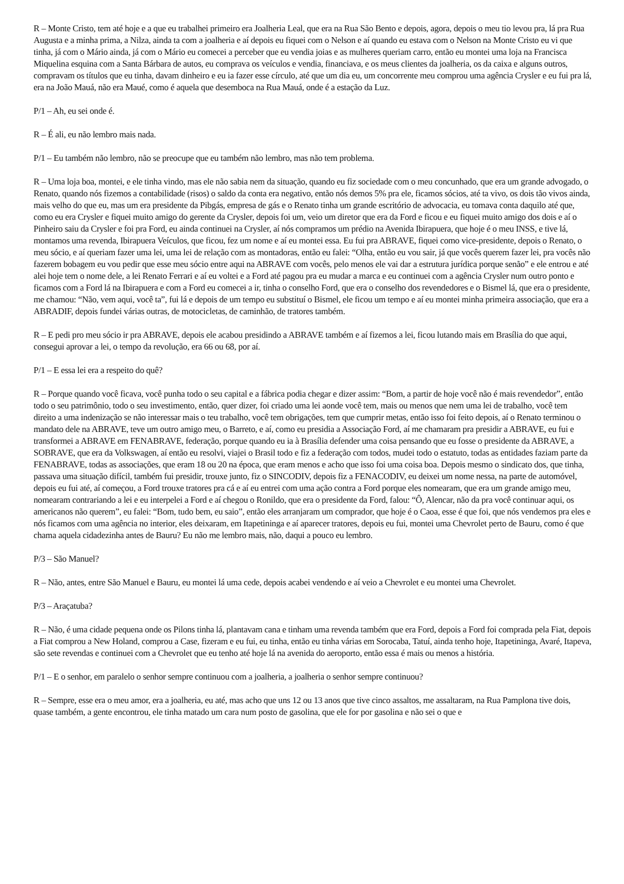R – Monte Cristo, tem até hoje e a que eu trabalhei primeiro era Joalheria Leal, que era na Rua São Bento e depois, agora, depois o meu tio levou pra, lá pra Rua Augusta e a minha prima, a Nilza, ainda ta com a joalheria e aí depois eu fiquei com o Nelson e aí quando eu estava com o Nelson na Monte Cristo eu vi que tinha, já com o Mário ainda, já com o Mário eu comecei a perceber que eu vendia joias e as mulheres queriam carro, então eu montei uma loja na Francisca Miquelina esquina com a Santa Bárbara de autos, eu comprava os veículos e vendia, financiava, e os meus clientes da joalheria, os da caixa e alguns outros, compravam os títulos que eu tinha, davam dinheiro e eu ia fazer esse círculo, até que um dia eu, um concorrente meu comprou uma agência Crysler e eu fui pra lá, era na João Mauá, não era Maué, como é aquela que desemboca na Rua Mauá, onde é a estação da Luz.
P/1 – Ah, eu sei onde é.
R – É ali, eu não lembro mais nada.
P/1 – Eu também não lembro, não se preocupe que eu também não lembro, mas não tem problema.
R – Uma loja boa, montei, e ele tinha vindo, mas ele não sabia nem da situação, quando eu fiz sociedade com o meu concunhado, que era um grande advogado, o Renato, quando nós fizemos a contabilidade (risos) o saldo da conta era negativo, então nós demos 5% pra ele, ficamos sócios, até ta vivo, os dois tão vivos ainda, mais velho do que eu, mas um era presidente da Pibgás, empresa de gás e o Renato tinha um grande escritório de advocacia, eu tomava conta daquilo até que, como eu era Crysler e fiquei muito amigo do gerente da Crysler, depois foi um, veio um diretor que era da Ford e ficou e eu fiquei muito amigo dos dois e aí o Pinheiro saiu da Crysler e foi pra Ford, eu ainda continuei na Crysler, aí nós compramos um prédio na Avenida Ibirapuera, que hoje é o meu INSS, e tive lá, montamos uma revenda, Ibirapuera Veículos, que ficou, fez um nome e aí eu montei essa. Eu fui pra ABRAVE, fiquei como vice-presidente, depois o Renato, o meu sócio, e aí queriam fazer uma lei, uma lei de relação com as montadoras, então eu falei: “Olha, então eu vou sair, já que vocês querem fazer lei, pra vocês não fazerem bobagem eu vou pedir que esse meu sócio entre aqui na ABRAVE com vocês, pelo menos ele vai dar a estrutura jurídica porque senão” e ele entrou e até alei hoje tem o nome dele, a lei Renato Ferrari e aí eu voltei e a Ford até pagou pra eu mudar a marca e eu continuei com a agência Crysler num outro ponto e ficamos com a Ford lá na Ibirapuera e com a Ford eu comecei a ir, tinha o conselho Ford, que era o conselho dos revendedores e o Bismel lá, que era o presidente, me chamou: “Não, vem aqui, você ta”, fui lá e depois de um tempo eu substituí o Bismel, ele ficou um tempo e aí eu montei minha primeira associação, que era a ABRADIF, depois fundei várias outras, de motocicletas, de caminhão, de tratores também.
R – E pedi pro meu sócio ir pra ABRAVE, depois ele acabou presidindo a ABRAVE também e aí fizemos a lei, ficou lutando mais em Brasília do que aqui, consegui aprovar a lei, o tempo da revolução, era 66 ou 68, por aí.
P/1 – E essa lei era a respeito do quê?
R – Porque quando você ficava, você punha todo o seu capital e a fábrica podia chegar e dizer assim: “Bom, a partir de hoje você não é mais revendedor”, então todo o seu patrimônio, todo o seu investimento, então, quer dizer, foi criado uma lei aonde você tem, mais ou menos que nem uma lei de trabalho, você tem direito a uma indenização se não interessar mais o teu trabalho, você tem obrigações, tem que cumprir metas, então isso foi feito depois, aí o Renato terminou o mandato dele na ABRAVE, teve um outro amigo meu, o Barreto, e aí, como eu presidia a Associação Ford, aí me chamaram pra presidir a ABRAVE, eu fui e transformei a ABRAVE em FENABRAVE, federação, porque quando eu ia à Brasília defender uma coisa pensando que eu fosse o presidente da ABRAVE, a SOBRAVE, que era da Volkswagen, aí então eu resolvi, viajei o Brasil todo e fiz a federação com todos, mudei todo o estatuto, todas as entidades faziam parte da FENABRAVE, todas as associações, que eram 18 ou 20 na época, que eram menos e acho que isso foi uma coisa boa. Depois mesmo o sindicato dos, que tinha, passava uma situação difícil, também fui presidir, trouxe junto, fiz o SINCODIV, depois fiz a FENACODIV, eu deixei um nome nessa, na parte de automóvel, depois eu fui até, aí começou, a Ford trouxe tratores pra cá e aí eu entrei com uma ação contra a Ford porque eles nomearam, que era um grande amigo meu, nomearam contrariando a lei e eu interpelei a Ford e aí chegou o Ronildo, que era o presidente da Ford, falou: “Ô, Alencar, não da pra você continuar aqui, os americanos não querem”, eu falei: “Bom, tudo bem, eu saio”, então eles arranjaram um comprador, que hoje é o Caoa, esse é que foi, que nós vendemos pra eles e nós ficamos com uma agência no interior, eles deixaram, em Itapetininga e aí aparecer tratores, depois eu fui, montei uma Chevrolet perto de Bauru, como é que chama aquela cidadezinha antes de Bauru? Eu não me lembro mais, não, daqui a pouco eu lembro.
P/3 – São Manuel?
R – Não, antes, entre São Manuel e Bauru, eu montei lá uma cede, depois acabei vendendo e aí veio a Chevrolet e eu montei uma Chevrolet.
P/3 – Araçatuba?
R – Não, é uma cidade pequena onde os Pilons tinha lá, plantavam cana e tinham uma revenda também que era Ford, depois a Ford foi comprada pela Fiat, depois a Fiat comprou a New Holand, comprou a Case, fizeram e eu fui, eu tinha, então eu tinha várias em Sorocaba, Tatuí, ainda tenho hoje, Itapetininga, Avaré, Itapeva, são sete revendas e continuei com a Chevrolet que eu tenho até hoje lá na avenida do aeroporto, então essa é mais ou menos a história.
P/1 – E o senhor, em paralelo o senhor sempre continuou com a joalheria, a joalheria o senhor sempre continuou?
R – Sempre, esse era o meu amor, era a joalheria, eu até, mas acho que uns 12 ou 13 anos que tive cinco assaltos, me assaltaram, na Rua Pamplona tive dois, quase também, a gente encontrou, ele tinha matado um cara num posto de gasolina, que ele for por gasolina e não sei o que e